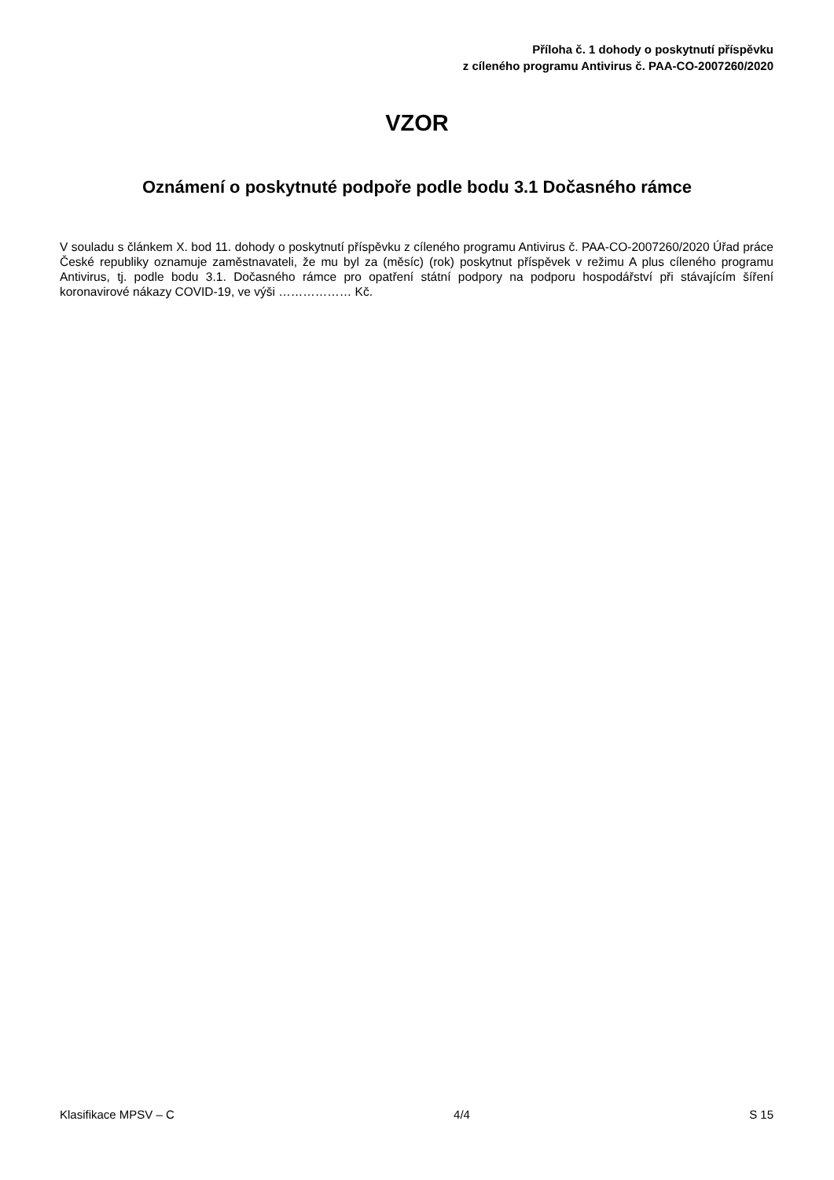Příloha č. 1 dohody o poskytnutí příspěvku
z cíleného programu Antivirus č. PAA-CO-2007260/2020
VZOR
Oznámení o poskytnuté podpoře podle bodu 3.1 Dočasného rámce
V souladu s článkem X. bod 11. dohody o poskytnutí příspěvku z cíleného programu Antivirus č. PAA-CO-2007260/2020 Úřad práce České republiky oznamuje zaměstnavateli, že mu byl za (měsíc) (rok) poskytnut příspěvek v režimu A plus cíleného programu Antivirus, tj. podle bodu 3.1. Dočasného rámce pro opatření státní podpory na podporu hospodářství při stávajícím šíření koronavirové nákazy COVID-19, ve výši ……………… Kč.
Klasifikace MPSV – C 4/4 S 15